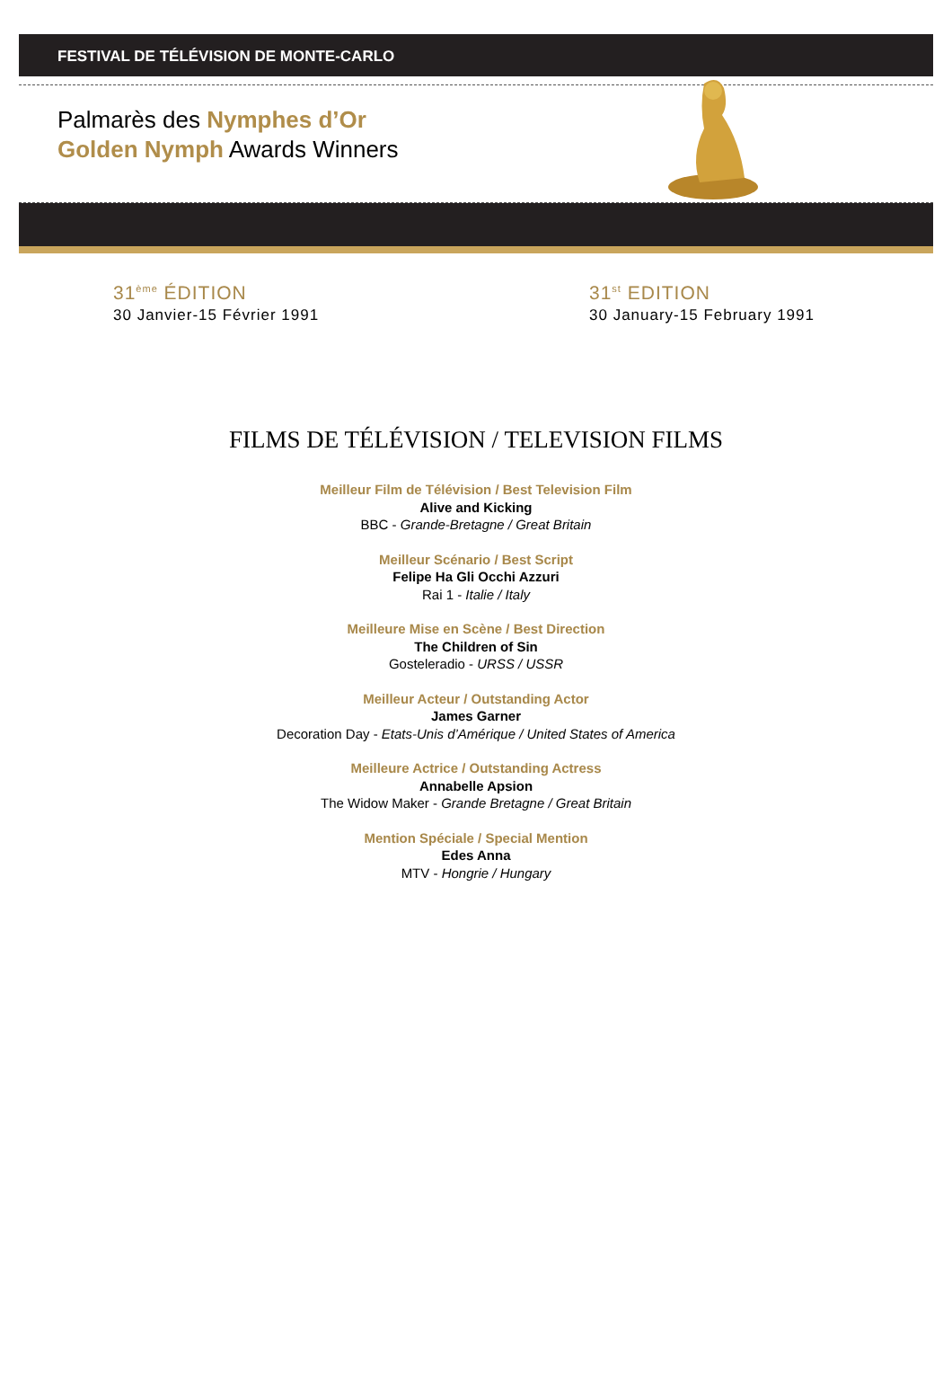FESTIVAL DE TÉLÉVISION DE MONTE-CARLO
Palmarès des Nymphes d’Or
Golden Nymph Awards Winners
31<sup>ème</sup> ÉDITION
30 Janvier-15 Février 1991
31<sup>st</sup> EDITION
30 January-15 February 1991
FILMS DE TÉLÉVISION / TELEVISION FILMS
Meilleur Film de Télévision / Best Television Film
Alive and Kicking
BBC - Grande-Bretagne / Great Britain
Meilleur Scénario / Best Script
Felipe Ha Gli Occhi Azzuri
Rai 1 - Italie / Italy
Meilleure Mise en Scène / Best Direction
The Children of Sin
Gosteleradio - URSS / USSR
Meilleur Acteur / Outstanding Actor
James Garner
Decoration Day - Etats-Unis d’Amérique / United States of America
Meilleure Actrice / Outstanding Actress
Annabelle Apsion
The Widow Maker - Grande Bretagne / Great Britain
Mention Spéciale / Special Mention
Edes Anna
MTV - Hongrie / Hungary